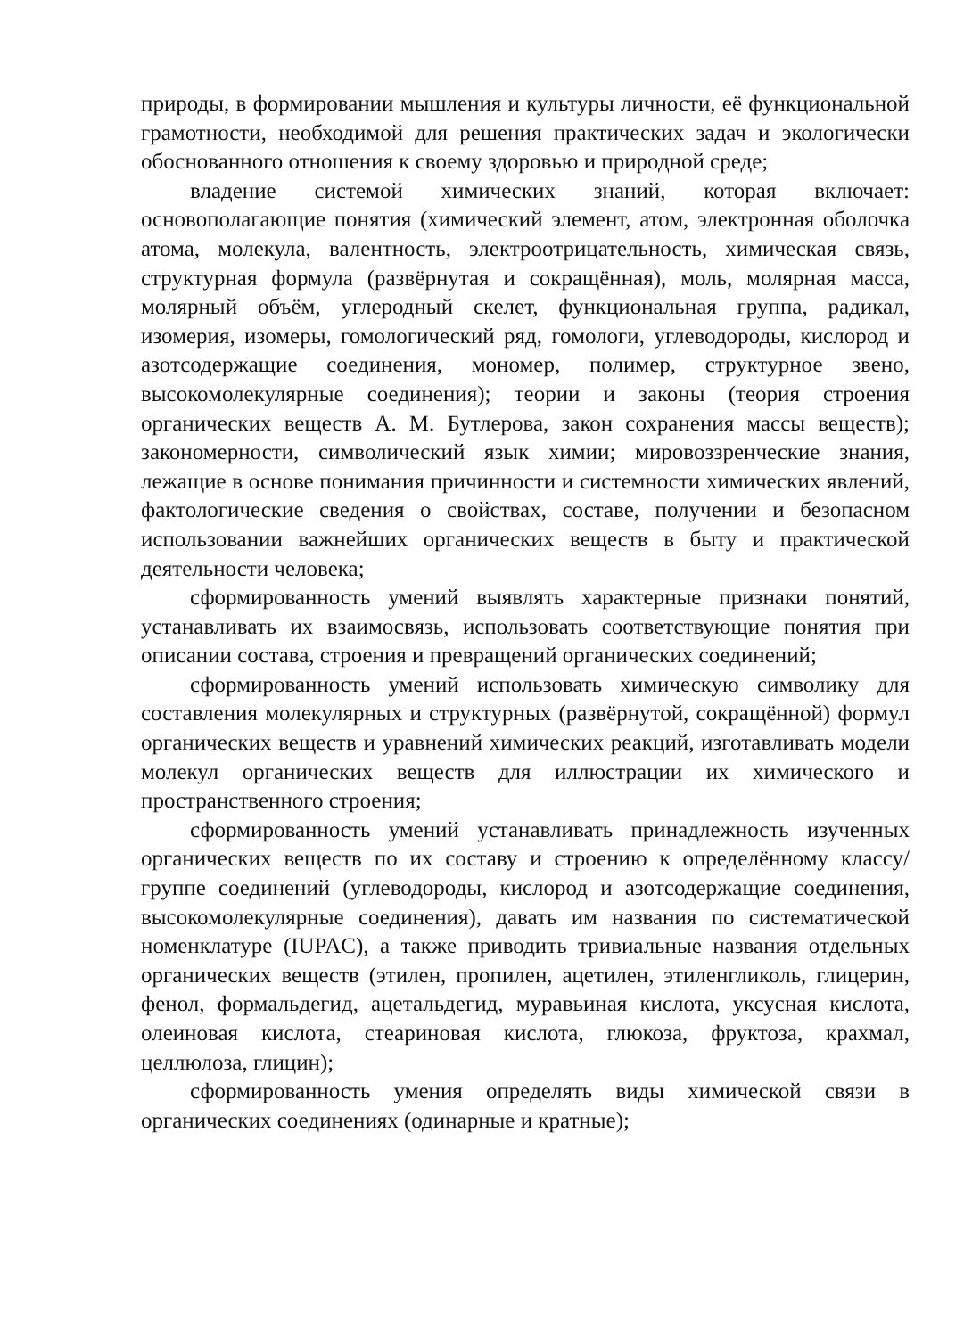природы, в формировании мышления и культуры личности, её функциональной грамотности, необходимой для решения практических задач и экологически обоснованного отношения к своему здоровью и природной среде;
владение системой химических знаний, которая включает: основополагающие понятия (химический элемент, атом, электронная оболочка атома, молекула, валентность, электроотрицательность, химическая связь, структурная формула (развёрнутая и сокращённая), моль, молярная масса, молярный объём, углеродный скелет, функциональная группа, радикал, изомерия, изомеры, гомологический ряд, гомологи, углеводороды, кислород и азотсодержащие соединения, мономер, полимер, структурное звено, высокомолекулярные соединения); теории и законы (теория строения органических веществ А. М. Бутлерова, закон сохранения массы веществ); закономерности, символический язык химии; мировоззренческие знания, лежащие в основе понимания причинности и системности химических явлений, фактологические сведения о свойствах, составе, получении и безопасном использовании важнейших органических веществ в быту и практической деятельности человека;
сформированность умений выявлять характерные признаки понятий, устанавливать их взаимосвязь, использовать соответствующие понятия при описании состава, строения и превращений органических соединений;
сформированность умений использовать химическую символику для составления молекулярных и структурных (развёрнутой, сокращённой) формул органических веществ и уравнений химических реакций, изготавливать модели молекул органических веществ для иллюстрации их химического и пространственного строения;
сформированность умений устанавливать принадлежность изученных органических веществ по их составу и строению к определённому классу/группе соединений (углеводороды, кислород и азотсодержащие соединения, высокомолекулярные соединения), давать им названия по систематической номенклатуре (IUPAC), а также приводить тривиальные названия отдельных органических веществ (этилен, пропилен, ацетилен, этиленгликоль, глицерин, фенол, формальдегид, ацетальдегид, муравьиная кислота, уксусная кислота, олеиновая кислота, стеариновая кислота, глюкоза, фруктоза, крахмал, целлюлоза, глицин);
сформированность умения определять виды химической связи в органических соединениях (одинарные и кратные);